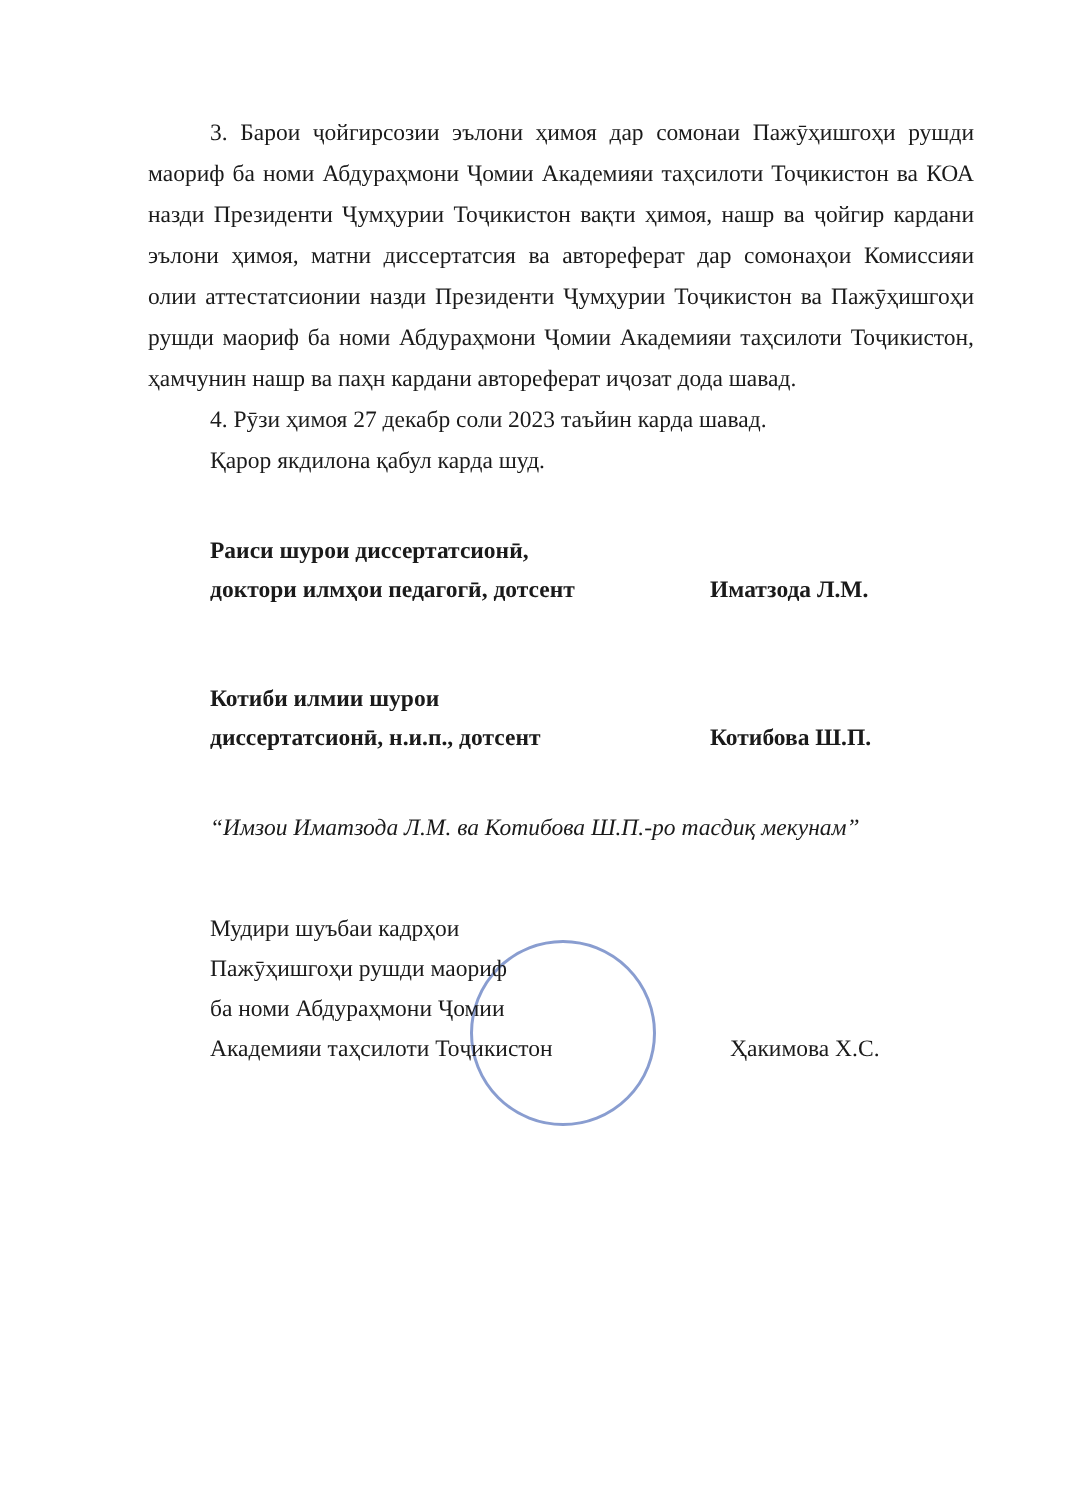3. Барои ҷойгирсозии эълони ҳимоя дар сомонаи Пажӯҳишгоҳи рушди маориф ба номи Абдураҳмони Ҷомии Академияи таҳсилоти Тоҷикистон ва КОА назди Президенти Ҷумҳурии Тоҷикистон вақти ҳимоя, нашр ва ҷойгир кардани эълони ҳимоя, матни диссертатсия ва автореферат дар сомонаҳои Комиссияи олии аттестатсионии назди Президенти Ҷумҳурии Тоҷикистон ва Пажӯҳишгоҳи рушди маориф ба номи Абдураҳмони Ҷомии Академияи таҳсилоти Тоҷикистон, ҳамчунин нашр ва паҳн кардани автореферат иҷозат дода шавад.
4. Рӯзи ҳимоя 27 декабр соли 2023 таъйин карда шавад.
Қарор якдилона қабул карда шуд.
Раиси шурои диссертатсионӣ,
доктори илмҳои педагогӣ, дотсент
Иматзода Л.М.
Котиби илмии шурои
диссертатсионӣ, н.и.п., дотсент
Котибова Ш.П.
“Имзои Иматзода Л.М. ва Котибова Ш.П.-ро тасдиқ мекунам”
Мудири шуъбаи кадрҳои
Пажӯҳишгоҳи рушди маориф
ба номи Абдураҳмони Ҷомии
Академияи таҳсилоти Тоҷикистон
Ҳакимова Х.С.